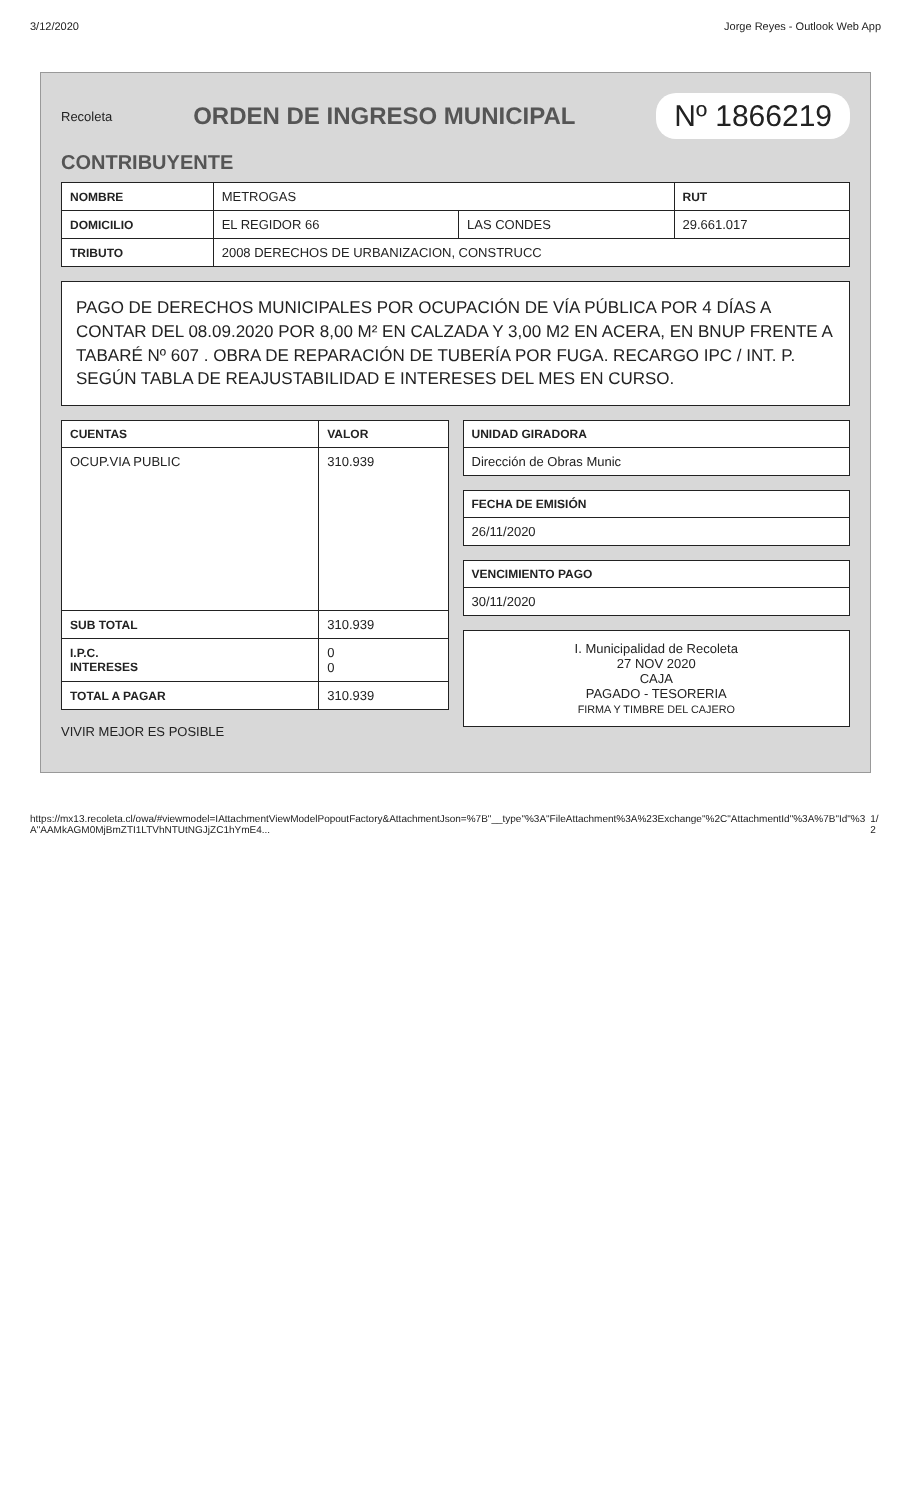3/12/2020 Jorge Reyes - Outlook Web App
Recoleta
ORDEN DE INGRESO MUNICIPAL
Nº 1866219
CONTRIBUYENTE
| NOMBRE | METROGAS | | RUT |
| DOMICILIO | EL REGIDOR 66 | LAS CONDES | 29.661.017 |
| TRIBUTO | 2008 DERECHOS DE URBANIZACION, CONSTRUCC | | |
PAGO DE DERECHOS MUNICIPALES POR OCUPACIÓN DE VÍA PÚBLICA POR 4 DÍAS A CONTAR DEL 08.09.2020 POR 8,00 M² EN CALZADA Y 3,00 M2 EN ACERA, EN BNUP FRENTE A TABARÉ Nº 607 . OBRA DE REPARACIÓN DE TUBERÍA POR FUGA. RECARGO IPC / INT. P. SEGÚN TABLA DE REAJUSTABILIDAD E INTERESES DEL MES EN CURSO.
| CUENTAS | VALOR |
| --- | --- |
| OCUP.VIA PUBLIC | 310.939 |
| SUB TOTAL | 310.939 |
| I.P.C. INTERESES | 0 0 |
| TOTAL A PAGAR | 310.939 |
VIVIR MEJOR ES POSIBLE
| UNIDAD GIRADORA |
| --- |
| Dirección de Obras Munic |
| FECHA DE EMISIÓN |
| --- |
| 26/11/2020 |
| VENCIMIENTO PAGO |
| --- |
| 30/11/2020 |
I. Municipalidad de Recoleta
27 NOV 2020
CAJA
PAGADO - TESORERIA
FIRMA Y TIMBRE DEL CAJERO
https://mx13.recoleta.cl/owa/#viewmodel=IAttachmentViewModelPopoutFactory&AttachmentJson=%7B"__type"%3A"FileAttachment%3A%23Exchange"%2C"AttachmentId"%3A%7B"Id"%3A"AAMkAGM0MjBmZTI1LTVhNTUtNGJjZC1hYmE4... 1/2